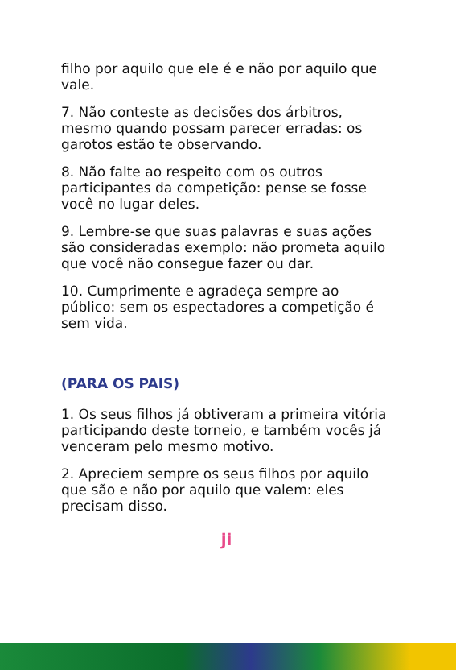filho por aquilo que ele é e não por aquilo que vale.
7. Não conteste as decisões dos árbitros, mesmo quando possam parecer erradas: os garotos estão te observando.
8. Não falte ao respeito com os outros participantes da competição: pense se fosse você no lugar deles.
9. Lembre-se que suas palavras e suas ações são consideradas exemplo: não prometa aquilo que você não consegue fazer ou dar.
10. Cumprimente e agradeça sempre ao público: sem os espectadores a competição é sem vida.
(PARA OS PAIS)
1. Os seus filhos já obtiveram a primeira vitória participando deste torneio, e também vocês já venceram pelo mesmo motivo.
2. Apreciem sempre os seus filhos por aquilo que são e não por aquilo que valem: eles precisam disso.
ji